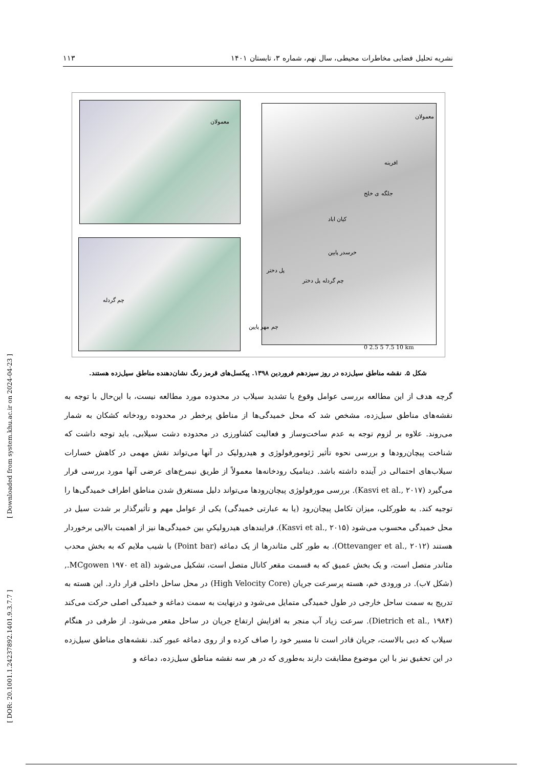نشریه تحلیل فضایی مخاطرات محیطی، سال نهم، شماره ۳، تابستان ۱۴۰۱ ۱۱۳
معمولان
پل دختر
چم گردله
معمولان
افرینه
جلگه ی خلج
کیان اباد
خرسدر پایین
چم گردله پل دختر
چم مهر پایین
0 2.5 5 7.5 10 km
شکل ۵. نقشه مناطق سیل‌زده در روز سیزدهم فروردین ۱۳۹۸. پیکسل‌های قرمز رنگ نشان‌دهنده مناطق سیل‌زده هستند.
گرچه هدف از این مطالعه بررسی عوامل وقوع یا تشدید سیلاب در محدوده مورد مطالعه نیست، با این‌حال با توجه به نقشه‌های مناطق سیل‌زده، مشخص شد که محل خمیدگی‌ها از مناطق پرخطر در محدوده رودخانه کشکان به شمار می‌روند. علاوه بر لزوم توجه به عدم ساخت‌وساز و فعالیت کشاورزی در محدوده دشت سیلابی، باید توجه داشت که شناخت پیچان‌رودها و بررسی نحوه تأثیر ژئومورفولوژی و هیدرولیک در آنها می‌تواند نقش مهمی در کاهش خسارات سیلاب‌های احتمالی در آینده داشته باشد. دینامیک رودخانه‌ها معمولاً از طریق نیمرخ‌های عرضی آنها مورد بررسی قرار می‌گیرد (Kasvi et al., ۲۰۱۷). بررسی مورفولوژی پیچان‌رودها می‌تواند دلیل مستغرق شدن مناطق اطراف خمیدگی‌ها را توجیه کند. به طورکلی، میزان تکامل پیچان‌رود (یا به عبارتی خمیدگی) یکی از عوامل مهم و تأثیرگذار بر شدت سیل در محل خمیدگی محسوب می‌شود (Kasvi et al., ۲۰۱۵). فرایندهای هیدرولیکیِ بین خمیدگی‌ها نیز از اهمیت بالایی برخوردار هستند (Ottevanger et al., ۲۰۱۲). به طور کلی مئاندرها از یک دماغه (Point bar) با شیب ملایم که به بخش محدب مئاندر متصل است، و یک بخش عمیق که به قسمت مقعر کانال متصل است، تشکیل می‌شوند (MCgowen ۱۹۷۰ et al., (شکل ۷ب). در ورودی خم، هسته پرسرعت جریان (High Velocity Core) در محل ساحل داخلی قرار دارد. این هسته به تدریج به سمت ساحل خارجی در طول خمیدگی متمایل می‌شود و درنهایت به سمت دماغه و خمیدگی اصلی حرکت می‌کند (Dietrich et al., ۱۹۸۴). سرعت زیاد آب منجر به افزایش ارتفاع جریان در ساحل مقعر می‌شود. از طرفی در هنگام سیلاب که دبی بالاست، جریان قادر است تا مسیر خود را صاف کرده و از روی دماغه عبور کند. نقشه‌های مناطق سیل‌زده در این تحقیق نیز با این موضوع مطابقت دارند به‌طوری که در هر سه نقشه مناطق سیل‌زده، دماغه و
[ DOR: 20.1001.1.24237892.1401.9.3.7.7 ] [ Downloaded from system.khu.ac.ir on 2024-04-23 ]